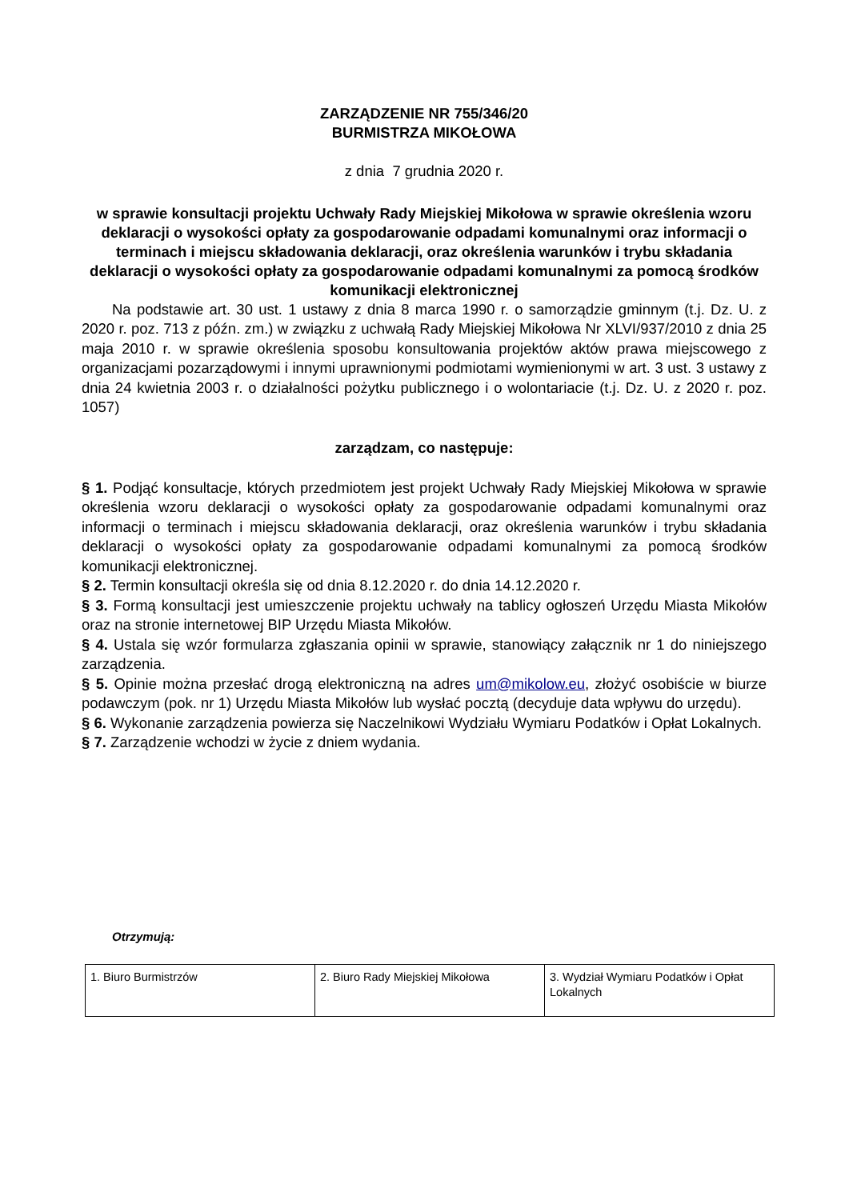ZARZĄDZENIE NR 755/346/20
BURMISTRZA MIKOŁOWA
z dnia 7 grudnia 2020 r.
w sprawie konsultacji projektu Uchwały Rady Miejskiej Mikołowa w sprawie określenia wzoru deklaracji o wysokości opłaty za gospodarowanie odpadami komunalnymi oraz informacji o terminach i miejscu składowania deklaracji, oraz określenia warunków i trybu składania deklaracji o wysokości opłaty za gospodarowanie odpadami komunalnymi za pomocą środków komunikacji elektronicznej
Na podstawie art. 30 ust. 1 ustawy z dnia 8 marca 1990 r. o samorządzie gminnym (t.j. Dz. U. z 2020 r. poz. 713 z późn. zm.) w związku z uchwałą Rady Miejskiej Mikołowa Nr XLVI/937/2010 z dnia 25 maja 2010 r. w sprawie określenia sposobu konsultowania projektów aktów prawa miejscowego z organizacjami pozarządowymi i innymi uprawnionymi podmiotami wymienionymi w art. 3 ust. 3 ustawy z dnia 24 kwietnia 2003 r. o działalności pożytku publicznego i o wolontariacie (t.j. Dz. U. z 2020 r. poz. 1057)
zarządzam, co następuje:
§ 1. Podjąć konsultacje, których przedmiotem jest projekt Uchwały Rady Miejskiej Mikołowa w sprawie określenia wzoru deklaracji o wysokości opłaty za gospodarowanie odpadami komunalnymi oraz informacji o terminach i miejscu składowania deklaracji, oraz określenia warunków i trybu składania deklaracji o wysokości opłaty za gospodarowanie odpadami komunalnymi za pomocą środków komunikacji elektronicznej.
§ 2. Termin konsultacji określa się od dnia 8.12.2020 r. do dnia 14.12.2020 r.
§ 3. Formą konsultacji jest umieszczenie projektu uchwały na tablicy ogłoszeń Urzędu Miasta Mikołów oraz na stronie internetowej BIP Urzędu Miasta Mikołów.
§ 4. Ustala się wzór formularza zgłaszania opinii w sprawie, stanowiący załącznik nr 1 do niniejszego zarządzenia.
§ 5. Opinie można przesłać drogą elektroniczną na adres um@mikolow.eu, złożyć osobiście w biurze podawczym (pok. nr 1) Urzędu Miasta Mikołów lub wysłać pocztą (decyduje data wpływu do urzędu).
§ 6. Wykonanie zarządzenia powierza się Naczelnikowi Wydziału Wymiaru Podatków i Opłat Lokalnych.
§ 7. Zarządzenie wchodzi w życie z dniem wydania.
Otrzymują:
| 1. Biuro Burmistrzów | 2. Biuro Rady Miejskiej Mikołowa | 3. Wydział Wymiaru Podatków i Opłat Lokalnych |